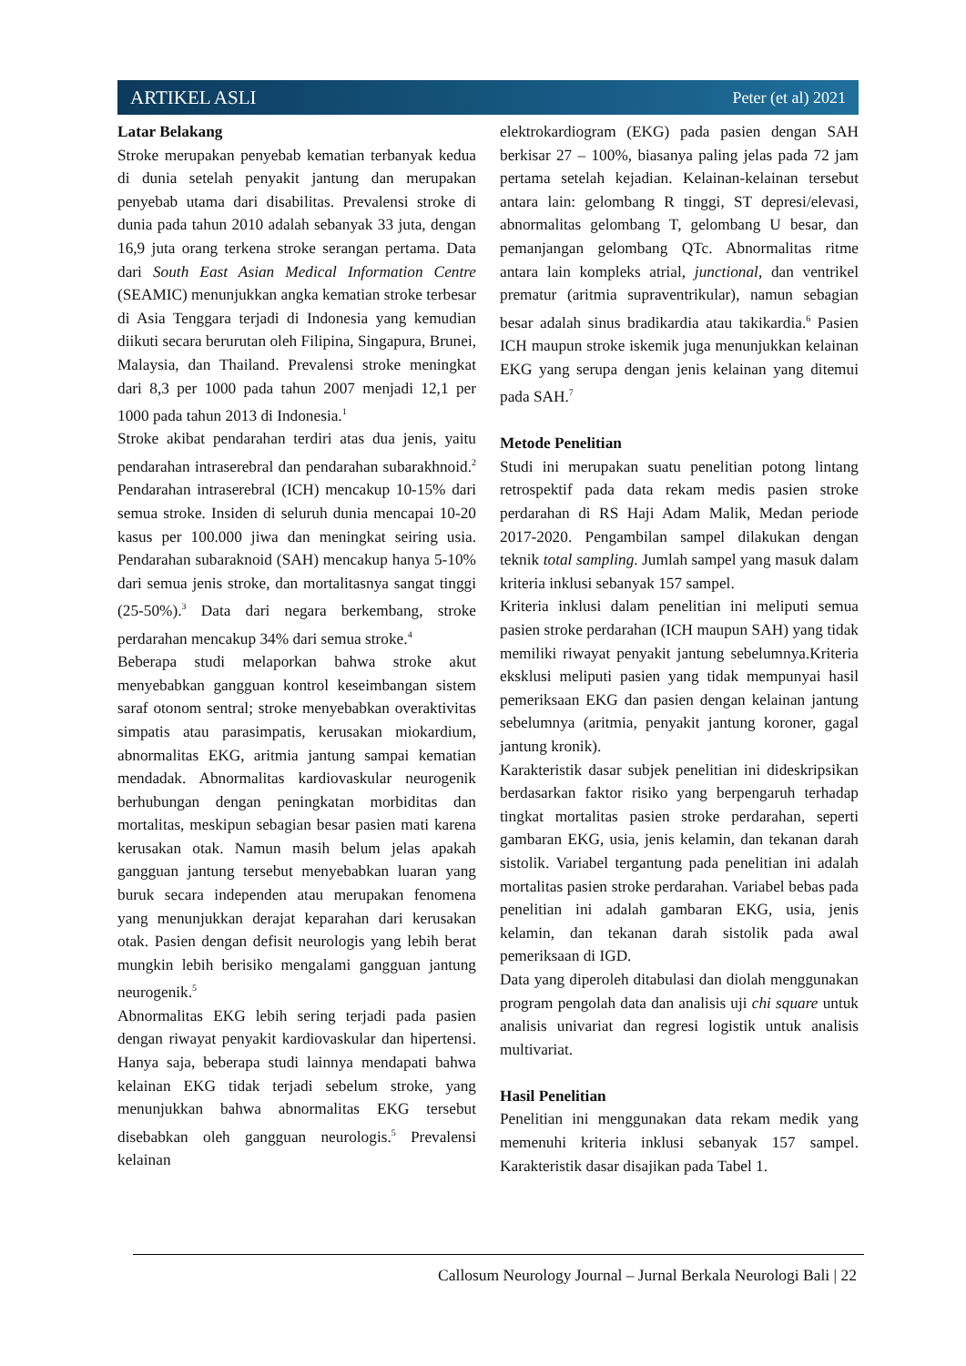ARTIKEL ASLI Peter (et al) 2021
Latar Belakang
Stroke merupakan penyebab kematian terbanyak kedua di dunia setelah penyakit jantung dan merupakan penyebab utama dari disabilitas. Prevalensi stroke di dunia pada tahun 2010 adalah sebanyak 33 juta, dengan 16,9 juta orang terkena stroke serangan pertama. Data dari South East Asian Medical Information Centre (SEAMIC) menunjukkan angka kematian stroke terbesar di Asia Tenggara terjadi di Indonesia yang kemudian diikuti secara berurutan oleh Filipina, Singapura, Brunei, Malaysia, dan Thailand. Prevalensi stroke meningkat dari 8,3 per 1000 pada tahun 2007 menjadi 12,1 per 1000 pada tahun 2013 di Indonesia.<sup>1</sup>
Stroke akibat pendarahan terdiri atas dua jenis, yaitu pendarahan intraserebral dan pendarahan subarakhnoid.<sup>2</sup> Pendarahan intraserebral (ICH) mencakup 10-15% dari semua stroke. Insiden di seluruh dunia mencapai 10-20 kasus per 100.000 jiwa dan meningkat seiring usia. Pendarahan subaraknoid (SAH) mencakup hanya 5-10% dari semua jenis stroke, dan mortalitasnya sangat tinggi (25-50%).<sup>3</sup> Data dari negara berkembang, stroke perdarahan mencakup 34% dari semua stroke.<sup>4</sup>
Beberapa studi melaporkan bahwa stroke akut menyebabkan gangguan kontrol keseimbangan sistem saraf otonom sentral; stroke menyebabkan overaktivitas simpatis atau parasimpatis, kerusakan miokardium, abnormalitas EKG, aritmia jantung sampai kematian mendadak. Abnormalitas kardiovaskular neurogenik berhubungan dengan peningkatan morbiditas dan mortalitas, meskipun sebagian besar pasien mati karena kerusakan otak. Namun masih belum jelas apakah gangguan jantung tersebut menyebabkan luaran yang buruk secara independen atau merupakan fenomena yang menunjukkan derajat keparahan dari kerusakan otak. Pasien dengan defisit neurologis yang lebih berat mungkin lebih berisiko mengalami gangguan jantung neurogenik.<sup>5</sup>
Abnormalitas EKG lebih sering terjadi pada pasien dengan riwayat penyakit kardiovaskular dan hipertensi. Hanya saja, beberapa studi lainnya mendapati bahwa kelainan EKG tidak terjadi sebelum stroke, yang menunjukkan bahwa abnormalitas EKG tersebut disebabkan oleh gangguan neurologis.<sup>5</sup> Prevalensi kelainan
elektrokardiogram (EKG) pada pasien dengan SAH berkisar 27 – 100%, biasanya paling jelas pada 72 jam pertama setelah kejadian. Kelainan-kelainan tersebut antara lain: gelombang R tinggi, ST depresi/elevasi, abnormalitas gelombang T, gelombang U besar, dan pemanjangan gelombang QTc. Abnormalitas ritme antara lain kompleks atrial, junctional, dan ventrikel prematur (aritmia supraventrikular), namun sebagian besar adalah sinus bradikardia atau takikardia.<sup>6</sup> Pasien ICH maupun stroke iskemik juga menunjukkan kelainan EKG yang serupa dengan jenis kelainan yang ditemui pada SAH.<sup>7</sup>
Metode Penelitian
Studi ini merupakan suatu penelitian potong lintang retrospektif pada data rekam medis pasien stroke perdarahan di RS Haji Adam Malik, Medan periode 2017-2020. Pengambilan sampel dilakukan dengan teknik total sampling. Jumlah sampel yang masuk dalam kriteria inklusi sebanyak 157 sampel.
Kriteria inklusi dalam penelitian ini meliputi semua pasien stroke perdarahan (ICH maupun SAH) yang tidak memiliki riwayat penyakit jantung sebelumnya.Kriteria eksklusi meliputi pasien yang tidak mempunyai hasil pemeriksaan EKG dan pasien dengan kelainan jantung sebelumnya (aritmia, penyakit jantung koroner, gagal jantung kronik).
Karakteristik dasar subjek penelitian ini dideskripsikan berdasarkan faktor risiko yang berpengaruh terhadap tingkat mortalitas pasien stroke perdarahan, seperti gambaran EKG, usia, jenis kelamin, dan tekanan darah sistolik. Variabel tergantung pada penelitian ini adalah mortalitas pasien stroke perdarahan. Variabel bebas pada penelitian ini adalah gambaran EKG, usia, jenis kelamin, dan tekanan darah sistolik pada awal pemeriksaan di IGD.
Data yang diperoleh ditabulasi dan diolah menggunakan program pengolah data dan analisis uji chi square untuk analisis univariat dan regresi logistik untuk analisis multivariat.
Hasil Penelitian
Penelitian ini menggunakan data rekam medik yang memenuhi kriteria inklusi sebanyak 157 sampel. Karakteristik dasar disajikan pada Tabel 1.
Callosum Neurology Journal – Jurnal Berkala Neurologi Bali | 22